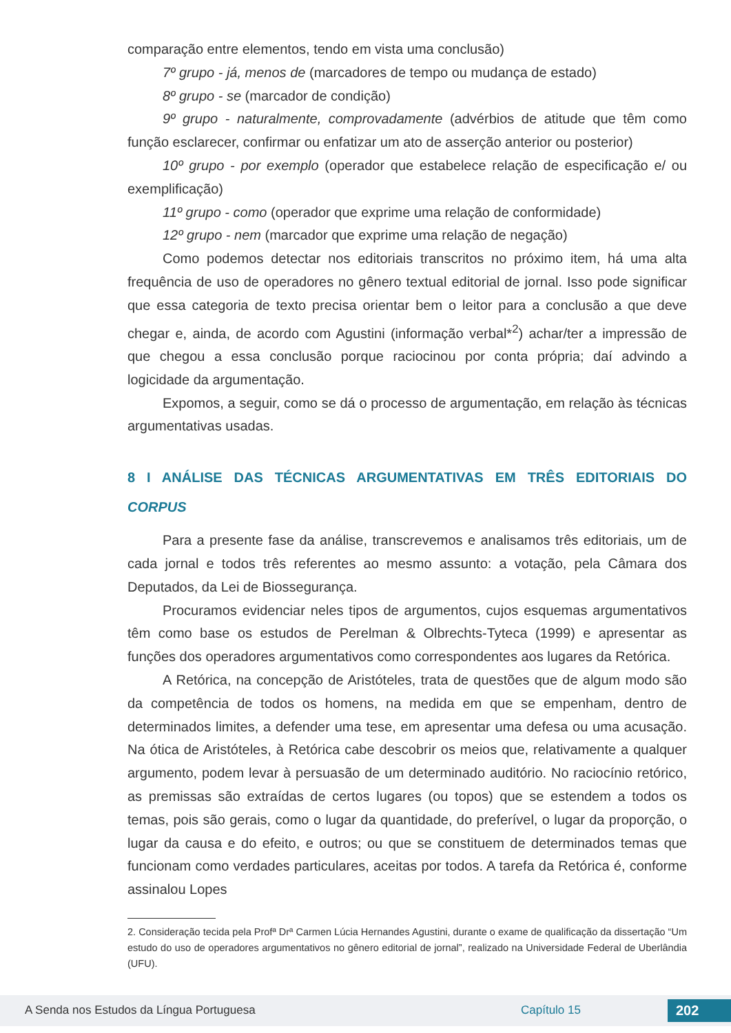comparação entre elementos, tendo em vista uma conclusão)
7º grupo - já, menos de (marcadores de tempo ou mudança de estado)
8º grupo - se (marcador de condição)
9º grupo - naturalmente, comprovadamente (advérbios de atitude que têm como função esclarecer, confirmar ou enfatizar um ato de asserção anterior ou posterior)
10º grupo - por exemplo (operador que estabelece relação de especificação e/ ou exemplificação)
11º grupo - como (operador que exprime uma relação de conformidade)
12º grupo - nem (marcador que exprime uma relação de negação)
Como podemos detectar nos editoriais transcritos no próximo item, há uma alta frequência de uso de operadores no gênero textual editorial de jornal. Isso pode significar que essa categoria de texto precisa orientar bem o leitor para a conclusão a que deve chegar e, ainda, de acordo com Agustini (informação verbal*<sup>2</sup>) achar/ter a impressão de que chegou a essa conclusão porque raciocinou por conta própria; daí advindo a logicidade da argumentação.
Expomos, a seguir, como se dá o processo de argumentação, em relação às técnicas argumentativas usadas.
8 I ANÁLISE DAS TÉCNICAS ARGUMENTATIVAS EM TRÊS EDITORIAIS DO CORPUS
Para a presente fase da análise, transcrevemos e analisamos três editoriais, um de cada jornal e todos três referentes ao mesmo assunto: a votação, pela Câmara dos Deputados, da Lei de Biossegurança.
Procuramos evidenciar neles tipos de argumentos, cujos esquemas argumentativos têm como base os estudos de Perelman & Olbrechts-Tyteca (1999) e apresentar as funções dos operadores argumentativos como correspondentes aos lugares da Retórica.
A Retórica, na concepção de Aristóteles, trata de questões que de algum modo são da competência de todos os homens, na medida em que se empenham, dentro de determinados limites, a defender uma tese, em apresentar uma defesa ou uma acusação. Na ótica de Aristóteles, à Retórica cabe descobrir os meios que, relativamente a qualquer argumento, podem levar à persuasão de um determinado auditório. No raciocínio retórico, as premissas são extraídas de certos lugares (ou topos) que se estendem a todos os temas, pois são gerais, como o lugar da quantidade, do preferível, o lugar da proporção, o lugar da causa e do efeito, e outros; ou que se constituem de determinados temas que funcionam como verdades particulares, aceitas por todos. A tarefa da Retórica é, conforme assinalou Lopes
2. Consideração tecida pela Profª Drª Carmen Lúcia Hernandes Agustini, durante o exame de qualificação da dissertação “Um estudo do uso de operadores argumentativos no gênero editorial de jornal”, realizado na Universidade Federal de Uberlândia (UFU).
A Senda nos Estudos da Língua Portuguesa Capítulo 15 202